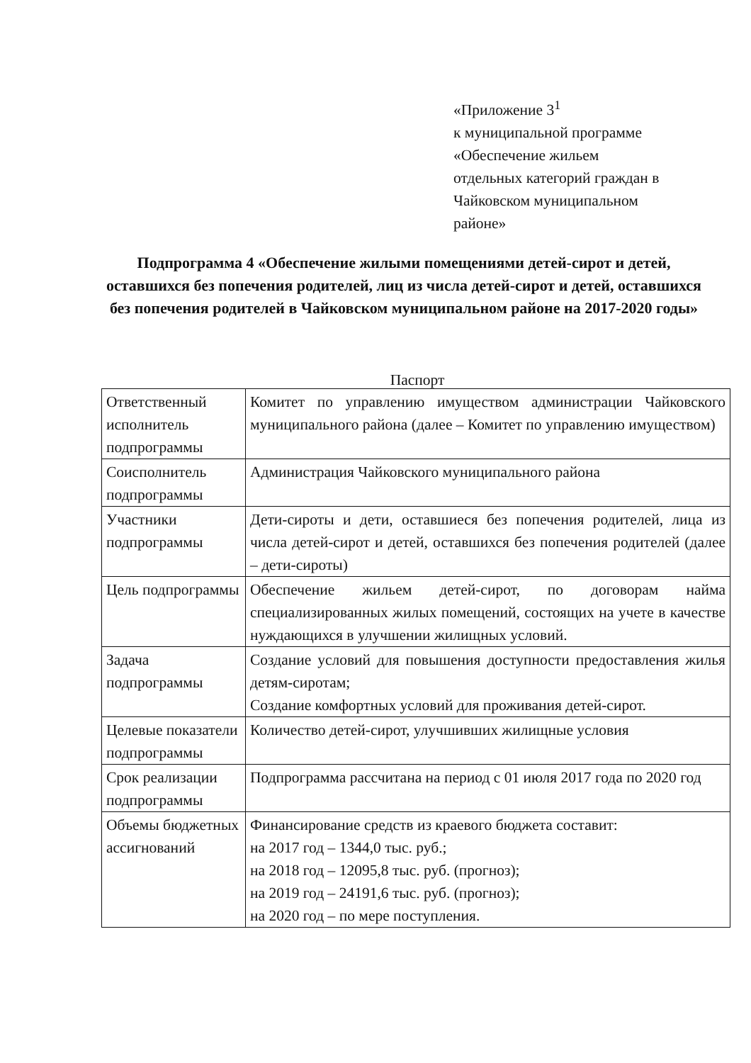«Приложение 3<sup>1</sup>
к муниципальной программе
«Обеспечение жильем
отдельных категорий граждан в
Чайковском муниципальном
районе»
Подпрограмма 4 «Обеспечение жилыми помещениями детей-сирот и детей, оставшихся без попечения родителей, лиц из числа детей-сирот и детей, оставшихся без попечения родителей в Чайковском муниципальном районе на 2017-2020 годы»
Паспорт
| Ответственный исполнитель подпрограммы | Комитет по управлению имуществом администрации Чайковского муниципального района (далее – Комитет по управлению имуществом) |
| Соисполнитель подпрограммы | Администрация Чайковского муниципального района |
| Участники подпрограммы | Дети-сироты и дети, оставшиеся без попечения родителей, лица из числа детей-сирот и детей, оставшихся без попечения родителей (далее – дети-сироты) |
| Цель подпрограммы | Обеспечение жильем детей-сирот, по договорам найма специализированных жилых помещений, состоящих на учете в качестве нуждающихся в улучшении жилищных условий. |
| Задача подпрограммы | Создание условий для повышения доступности предоставления жилья детям-сиротам; Создание комфортных условий для проживания детей-сирот. |
| Целевые показатели подпрограммы | Количество детей-сирот, улучшивших жилищные условия |
| Срок реализации подпрограммы | Подпрограмма рассчитана на период с 01 июля 2017 года по 2020 год |
| Объемы бюджетных ассигнований | Финансирование средств из краевого бюджета составит: на 2017 год – 1344,0 тыс. руб.; на 2018 год – 12095,8 тыс. руб. (прогноз); на 2019 год – 24191,6 тыс. руб. (прогноз); на 2020 год – по мере поступления. |